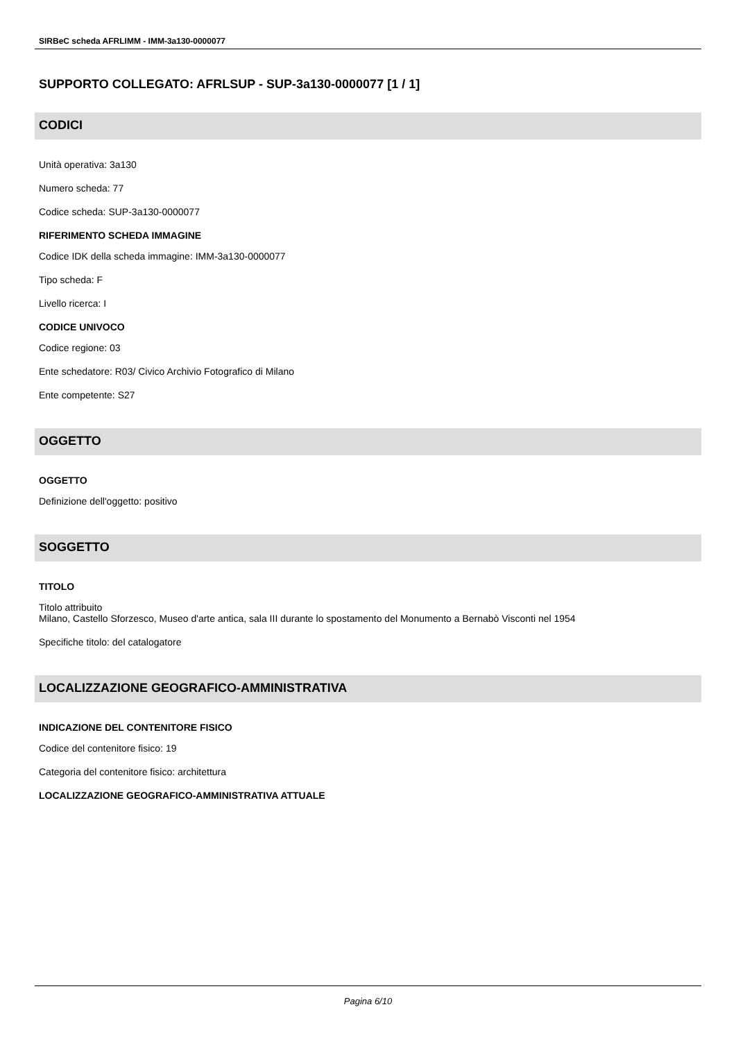SIRBeC scheda AFRLIMM - IMM-3a130-0000077
SUPPORTO COLLEGATO: AFRLSUP - SUP-3a130-0000077 [1 / 1]
CODICI
Unità operativa: 3a130
Numero scheda: 77
Codice scheda: SUP-3a130-0000077
RIFERIMENTO SCHEDA IMMAGINE
Codice IDK della scheda immagine: IMM-3a130-0000077
Tipo scheda: F
Livello ricerca: I
CODICE UNIVOCO
Codice regione: 03
Ente schedatore: R03/ Civico Archivio Fotografico di Milano
Ente competente: S27
OGGETTO
OGGETTO
Definizione dell'oggetto: positivo
SOGGETTO
TITOLO
Titolo attribuito
Milano, Castello Sforzesco, Museo d'arte antica, sala III durante lo spostamento del Monumento a Bernabò Visconti nel 1954
Specifiche titolo: del catalogatore
LOCALIZZAZIONE GEOGRAFICO-AMMINISTRATIVA
INDICAZIONE DEL CONTENITORE FISICO
Codice del contenitore fisico: 19
Categoria del contenitore fisico: architettura
LOCALIZZAZIONE GEOGRAFICO-AMMINISTRATIVA ATTUALE
Pagina 6/10